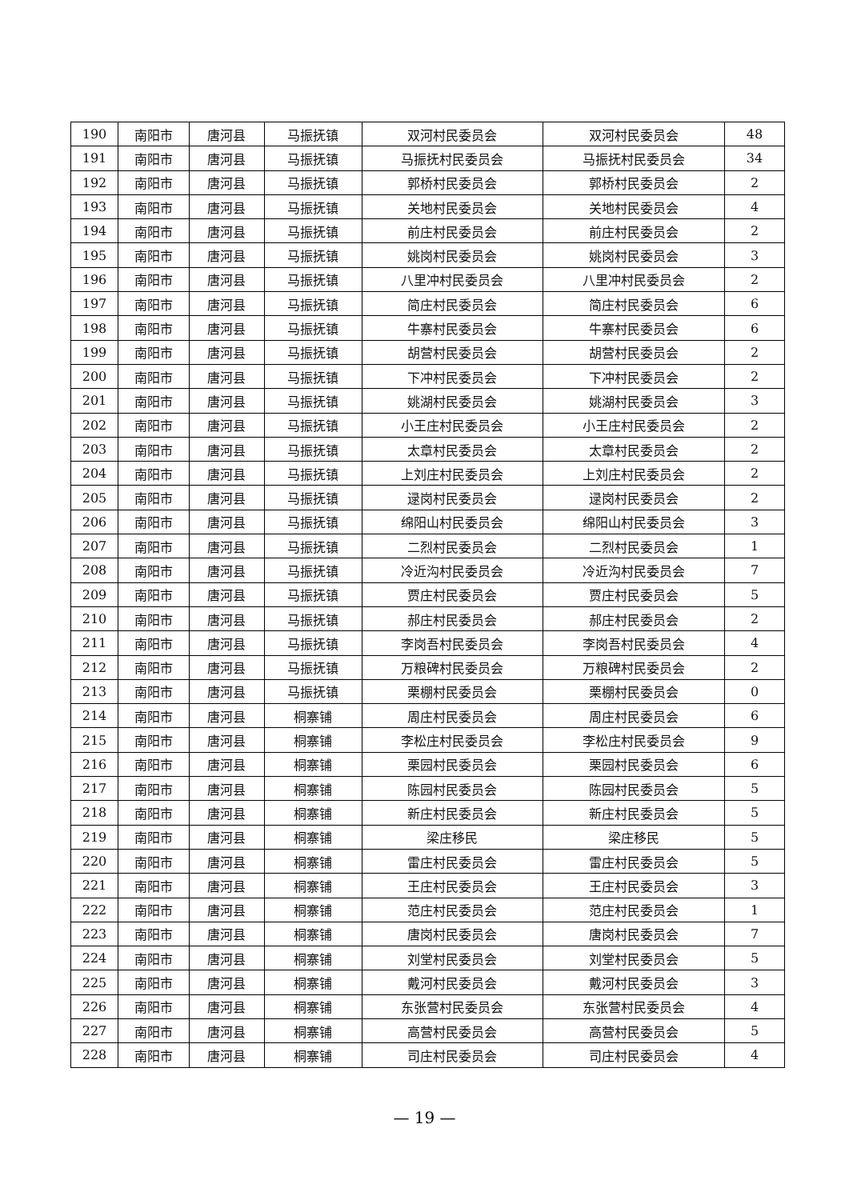| 190 | 南阳市 | 唐河县 | 马振抚镇 | 双河村民委员会 | 双河村民委员会 | 48 |
| 191 | 南阳市 | 唐河县 | 马振抚镇 | 马振抚村民委员会 | 马振抚村民委员会 | 34 |
| 192 | 南阳市 | 唐河县 | 马振抚镇 | 郭桥村民委员会 | 郭桥村民委员会 | 2 |
| 193 | 南阳市 | 唐河县 | 马振抚镇 | 关地村民委员会 | 关地村民委员会 | 4 |
| 194 | 南阳市 | 唐河县 | 马振抚镇 | 前庄村民委员会 | 前庄村民委员会 | 2 |
| 195 | 南阳市 | 唐河县 | 马振抚镇 | 姚岗村民委员会 | 姚岗村民委员会 | 3 |
| 196 | 南阳市 | 唐河县 | 马振抚镇 | 八里冲村民委员会 | 八里冲村民委员会 | 2 |
| 197 | 南阳市 | 唐河县 | 马振抚镇 | 简庄村民委员会 | 简庄村民委员会 | 6 |
| 198 | 南阳市 | 唐河县 | 马振抚镇 | 牛寨村民委员会 | 牛寨村民委员会 | 6 |
| 199 | 南阳市 | 唐河县 | 马振抚镇 | 胡营村民委员会 | 胡营村民委员会 | 2 |
| 200 | 南阳市 | 唐河县 | 马振抚镇 | 下冲村民委员会 | 下冲村民委员会 | 2 |
| 201 | 南阳市 | 唐河县 | 马振抚镇 | 姚湖村民委员会 | 姚湖村民委员会 | 3 |
| 202 | 南阳市 | 唐河县 | 马振抚镇 | 小王庄村民委员会 | 小王庄村民委员会 | 2 |
| 203 | 南阳市 | 唐河县 | 马振抚镇 | 太章村民委员会 | 太章村民委员会 | 2 |
| 204 | 南阳市 | 唐河县 | 马振抚镇 | 上刘庄村民委员会 | 上刘庄村民委员会 | 2 |
| 205 | 南阳市 | 唐河县 | 马振抚镇 | 逯岗村民委员会 | 逯岗村民委员会 | 2 |
| 206 | 南阳市 | 唐河县 | 马振抚镇 | 绵阳山村民委员会 | 绵阳山村民委员会 | 3 |
| 207 | 南阳市 | 唐河县 | 马振抚镇 | 二烈村民委员会 | 二烈村民委员会 | 1 |
| 208 | 南阳市 | 唐河县 | 马振抚镇 | 冷近沟村民委员会 | 冷近沟村民委员会 | 7 |
| 209 | 南阳市 | 唐河县 | 马振抚镇 | 贾庄村民委员会 | 贾庄村民委员会 | 5 |
| 210 | 南阳市 | 唐河县 | 马振抚镇 | 郝庄村民委员会 | 郝庄村民委员会 | 2 |
| 211 | 南阳市 | 唐河县 | 马振抚镇 | 李岗吾村民委员会 | 李岗吾村民委员会 | 4 |
| 212 | 南阳市 | 唐河县 | 马振抚镇 | 万粮碑村民委员会 | 万粮碑村民委员会 | 2 |
| 213 | 南阳市 | 唐河县 | 马振抚镇 | 栗棚村民委员会 | 栗棚村民委员会 | 0 |
| 214 | 南阳市 | 唐河县 | 桐寨铺 | 周庄村民委员会 | 周庄村民委员会 | 6 |
| 215 | 南阳市 | 唐河县 | 桐寨铺 | 李松庄村民委员会 | 李松庄村民委员会 | 9 |
| 216 | 南阳市 | 唐河县 | 桐寨铺 | 栗园村民委员会 | 栗园村民委员会 | 6 |
| 217 | 南阳市 | 唐河县 | 桐寨铺 | 陈园村民委员会 | 陈园村民委员会 | 5 |
| 218 | 南阳市 | 唐河县 | 桐寨铺 | 新庄村民委员会 | 新庄村民委员会 | 5 |
| 219 | 南阳市 | 唐河县 | 桐寨铺 | 梁庄移民 | 梁庄移民 | 5 |
| 220 | 南阳市 | 唐河县 | 桐寨铺 | 雷庄村民委员会 | 雷庄村民委员会 | 5 |
| 221 | 南阳市 | 唐河县 | 桐寨铺 | 王庄村民委员会 | 王庄村民委员会 | 3 |
| 222 | 南阳市 | 唐河县 | 桐寨铺 | 范庄村民委员会 | 范庄村民委员会 | 1 |
| 223 | 南阳市 | 唐河县 | 桐寨铺 | 唐岗村民委员会 | 唐岗村民委员会 | 7 |
| 224 | 南阳市 | 唐河县 | 桐寨铺 | 刘堂村民委员会 | 刘堂村民委员会 | 5 |
| 225 | 南阳市 | 唐河县 | 桐寨铺 | 戴河村民委员会 | 戴河村民委员会 | 3 |
| 226 | 南阳市 | 唐河县 | 桐寨铺 | 东张营村民委员会 | 东张营村民委员会 | 4 |
| 227 | 南阳市 | 唐河县 | 桐寨铺 | 高营村民委员会 | 高营村民委员会 | 5 |
| 228 | 南阳市 | 唐河县 | 桐寨铺 | 司庄村民委员会 | 司庄村民委员会 | 4 |
— 19 —